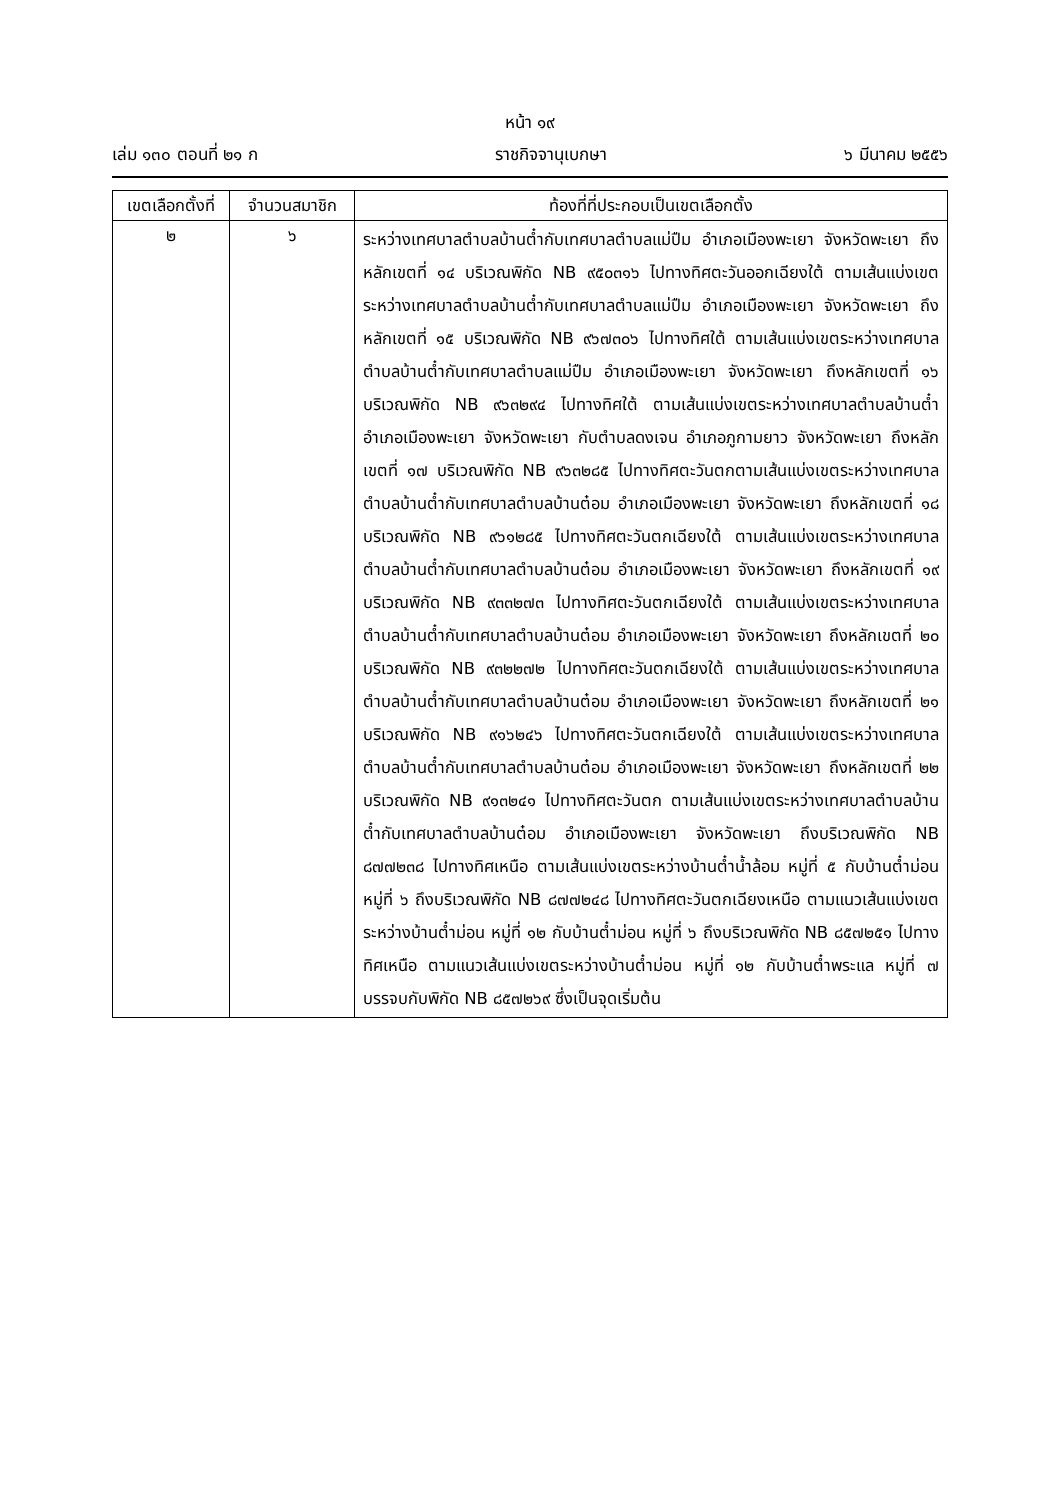หน้า ๑๙
เล่ม ๑๓๐ ตอนที่ ๒๑ ก ราชกิจจานุเบกษา ๖ มีนาคม ๒๕๕๖
| เขตเลือกตั้งที่ | จำนวนสมาชิก | ท้องที่ที่ประกอบเป็นเขตเลือกตั้ง |
| --- | --- | --- |
| ๒ | ๖ | ระหว่างเทศบาลตำบลบ้านต๋ำกับเทศบาลตำบลแม่ปืม อำเภอเมืองพะเยา จังหวัดพะเยา ถึงหลักเขตที่ ๑๔ บริเวณพิกัด NB ๙๕๐๓๑๖ ไปทางทิศตะวันออกเฉียงใต้ ตามเส้นแบ่งเขตระหว่างเทศบาลตำบลบ้านต๋ำกับเทศบาลตำบลแม่ปืม อำเภอเมืองพะเยา จังหวัดพะเยา ถึงหลักเขตที่ ๑๕ บริเวณพิกัด NB ๙๖๗๓๐๖ ไปทางทิศใต้ ตามเส้นแบ่งเขตระหว่างเทศบาลตำบลบ้านต๋ำกับเทศบาลตำบลแม่ปืม อำเภอเมืองพะเยา จังหวัดพะเยา ถึงหลักเขตที่ ๑๖ บริเวณพิกัด NB ๙๖๓๒๙๔ ไปทางทิศใต้ ตามเส้นแบ่งเขตระหว่างเทศบาลตำบลบ้านต๋ำ อำเภอเมืองพะเยา จังหวัดพะเยา กับตำบลดงเจน อำเภอภูกามยาว จังหวัดพะเยา ถึงหลักเขตที่ ๑๗ บริเวณพิกัด NB ๙๖๓๒๘๕ ไปทางทิศตะวันตกตามเส้นแบ่งเขตระหว่างเทศบาลตำบลบ้านต๋ำกับเทศบาลตำบลบ้านต๋อม อำเภอเมืองพะเยา จังหวัดพะเยา ถึงหลักเขตที่ ๑๘ บริเวณพิกัด NB ๙๖๑๒๘๕ ไปทางทิศตะวันตกเฉียงใต้ ตามเส้นแบ่งเขตระหว่างเทศบาลตำบลบ้านต๋ำกับเทศบาลตำบลบ้านต๋อม อำเภอเมืองพะเยา จังหวัดพะเยา ถึงหลักเขตที่ ๑๙ บริเวณพิกัด NB ๙๓๓๒๗๓ ไปทางทิศตะวันตกเฉียงใต้ ตามเส้นแบ่งเขตระหว่างเทศบาลตำบลบ้านต๋ำกับเทศบาลตำบลบ้านต๋อม อำเภอเมืองพะเยา จังหวัดพะเยา ถึงหลักเขตที่ ๒๐ บริเวณพิกัด NB ๙๓๒๒๗๒ ไปทางทิศตะวันตกเฉียงใต้ ตามเส้นแบ่งเขตระหว่างเทศบาลตำบลบ้านต๋ำกับเทศบาลตำบลบ้านต๋อม อำเภอเมืองพะเยา จังหวัดพะเยา ถึงหลักเขตที่ ๒๑ บริเวณพิกัด NB ๙๑๖๒๔๖ ไปทางทิศตะวันตกเฉียงใต้ ตามเส้นแบ่งเขตระหว่างเทศบาลตำบลบ้านต๋ำกับเทศบาลตำบลบ้านต๋อม อำเภอเมืองพะเยา จังหวัดพะเยา ถึงหลักเขตที่ ๒๒ บริเวณพิกัด NB ๙๑๓๒๔๑ ไปทางทิศตะวันตก ตามเส้นแบ่งเขตระหว่างเทศบาลตำบลบ้านต๋ำกับเทศบาลตำบลบ้านต๋อม อำเภอเมืองพะเยา จังหวัดพะเยา ถึงบริเวณพิกัด NB ๘๗๗๒๓๘ ไปทางทิศเหนือ ตามเส้นแบ่งเขตระหว่างบ้านต๋ำน้ำล้อม หมู่ที่ ๕ กับบ้านต๋ำม่อน หมู่ที่ ๖ ถึงบริเวณพิกัด NB ๘๗๗๒๔๘ ไปทางทิศตะวันตกเฉียงเหนือ ตามแนวเส้นแบ่งเขตระหว่างบ้านต๋ำม่อน หมู่ที่ ๑๒ กับบ้านต๋ำม่อน หมู่ที่ ๖ ถึงบริเวณพิกัด NB ๘๕๗๒๕๑ ไปทางทิศเหนือ ตามแนวเส้นแบ่งเขตระหว่างบ้านต๋ำม่อน หมู่ที่ ๑๒ กับบ้านต๋ำพระแล หมู่ที่ ๗ บรรจบกับพิกัด NB ๘๕๗๒๖๙ ซึ่งเป็นจุดเริ่มต้น |